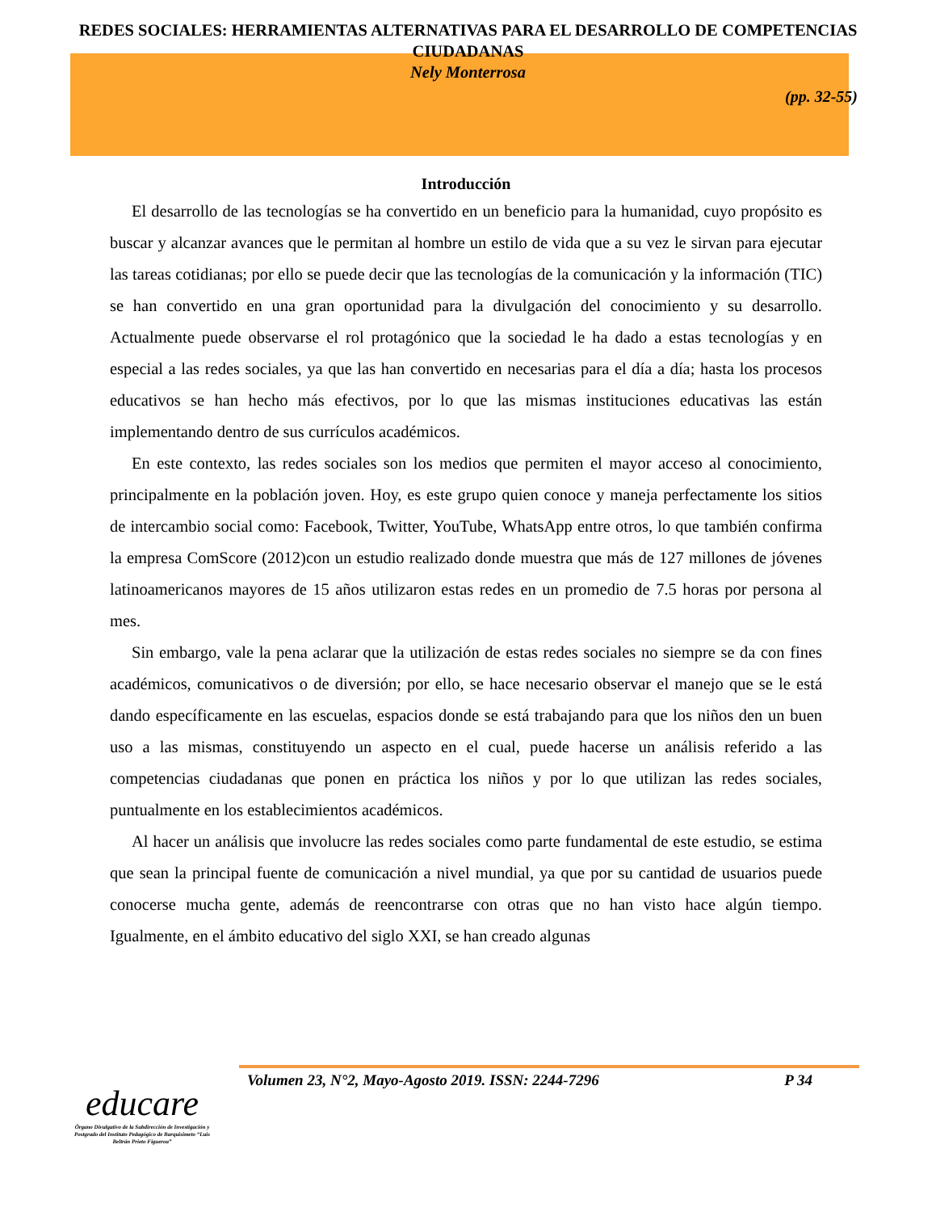REDES SOCIALES: HERRAMIENTAS ALTERNATIVAS PARA EL DESARROLLO DE COMPETENCIAS CIUDADANAS
Nely Monterrosa
(pp. 32-55)
Introducción
El desarrollo de las tecnologías se ha convertido en un beneficio para la humanidad, cuyo propósito es buscar y alcanzar avances que le permitan al hombre un estilo de vida que a su vez le sirvan para ejecutar las tareas cotidianas; por ello se puede decir que las tecnologías de la comunicación y la información (TIC) se han convertido en una gran oportunidad para la divulgación del conocimiento y su desarrollo. Actualmente puede observarse el rol protagónico que la sociedad le ha dado a estas tecnologías y en especial a las redes sociales, ya que las han convertido en necesarias para el día a día; hasta los procesos educativos se han hecho más efectivos, por lo que las mismas instituciones educativas las están implementando dentro de sus currículos académicos.
En este contexto, las redes sociales son los medios que permiten el mayor acceso al conocimiento, principalmente en la población joven. Hoy, es este grupo quien conoce y maneja perfectamente los sitios de intercambio social como: Facebook, Twitter, YouTube, WhatsApp entre otros, lo que también confirma la empresa ComScore (2012)con un estudio realizado donde muestra que más de 127 millones de jóvenes latinoamericanos mayores de 15 años utilizaron estas redes en un promedio de 7.5 horas por persona al mes.
Sin embargo, vale la pena aclarar que la utilización de estas redes sociales no siempre se da con fines académicos, comunicativos o de diversión; por ello, se hace necesario observar el manejo que se le está dando específicamente en las escuelas, espacios donde se está trabajando para que los niños den un buen uso a las mismas, constituyendo un aspecto en el cual, puede hacerse un análisis referido a las competencias ciudadanas que ponen en práctica los niños y por lo que utilizan las redes sociales, puntualmente en los establecimientos académicos.
Al hacer un análisis que involucre las redes sociales como parte fundamental de este estudio, se estima que sean la principal fuente de comunicación a nivel mundial, ya que por su cantidad de usuarios puede conocerse mucha gente, además de reencontrarse con otras que no han visto hace algún tiempo. Igualmente, en el ámbito educativo del siglo XXI, se han creado algunas
Volumen 23, N°2, Mayo-Agosto 2019. ISSN: 2244-7296 P 34
educare
Órgano Divulgativo de la Subdirección de Investigación y Postgrado del Instituto Pedagógico de Barquisimeto “Luis Beltrán Prieto Figueroa”